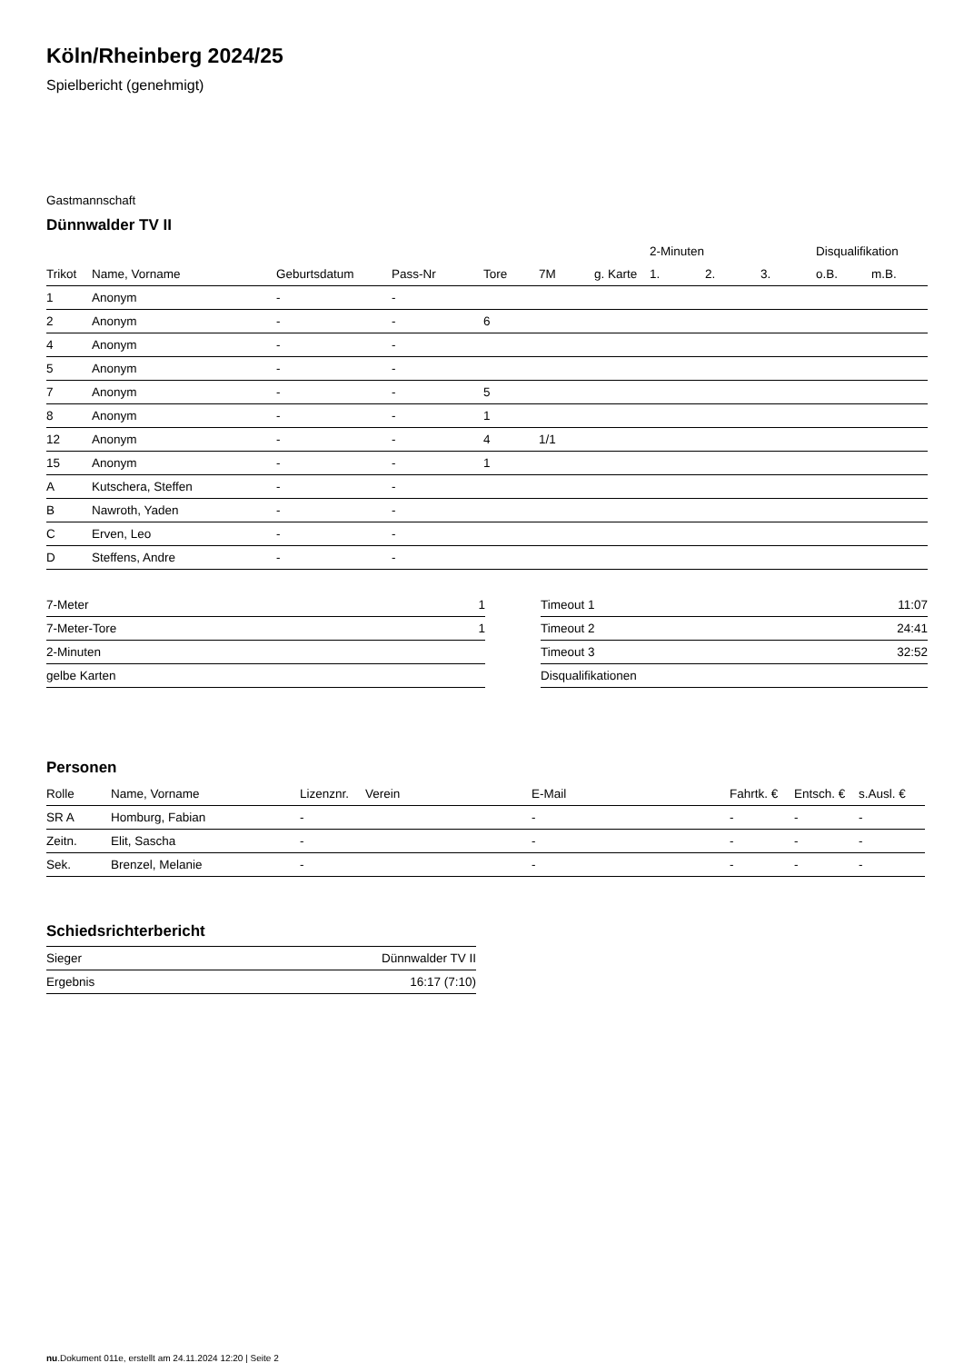Köln/Rheinberg 2024/25
Spielbericht (genehmigt)
Gastmannschaft
Dünnwalder TV II
| | | | | | | | 2-Minuten | | | Disqualifikation | |
| --- | --- | --- | --- | --- | --- | --- | --- | --- | --- | --- | --- |
| Trikot | Name, Vorname | Geburtsdatum | Pass-Nr | Tore | 7M | g. Karte | 1. | 2. | 3. | o.B. | m.B. |
| 1 | Anonym | - | - | | | | | | | | |
| 2 | Anonym | - | - | 6 | | | | | | | |
| 4 | Anonym | - | - | | | | | | | | |
| 5 | Anonym | - | - | | | | | | | | |
| 7 | Anonym | - | - | 5 | | | | | | | |
| 8 | Anonym | - | - | 1 | | | | | | | |
| 12 | Anonym | - | - | 4 | 1/1 | | | | | | |
| 15 | Anonym | - | - | 1 | | | | | | | |
| A | Kutschera, Steffen | - | - | | | | | | | | |
| B | Nawroth, Yaden | - | - | | | | | | | | |
| C | Erven, Leo | - | - | | | | | | | | |
| D | Steffens, Andre | - | - | | | | | | | | |
| 7-Meter | 1 |
| 7-Meter-Tore | 1 |
| 2-Minuten | |
| gelbe Karten | |
| Timeout 1 | 11:07 |
| Timeout 2 | 24:41 |
| Timeout 3 | 32:52 |
| Disqualifikationen | |
Personen
| Rolle | Name, Vorname | Lizenznr. | Verein | E-Mail | Fahrtk. € | Entsch. € | s.Ausl. € |
| --- | --- | --- | --- | --- | --- | --- | --- |
| SR A | Homburg, Fabian | - | | - | - | - | - |
| Zeitn. | Elit, Sascha | - | | - | - | - | - |
| Sek. | Brenzel, Melanie | - | | - | - | - | - |
Schiedsrichterbericht
| Sieger | Dünnwalder TV II |
| Ergebnis | 16:17 (7:10) |
nu.Dokument 011e, erstellt am 24.11.2024 12:20 | Seite 2